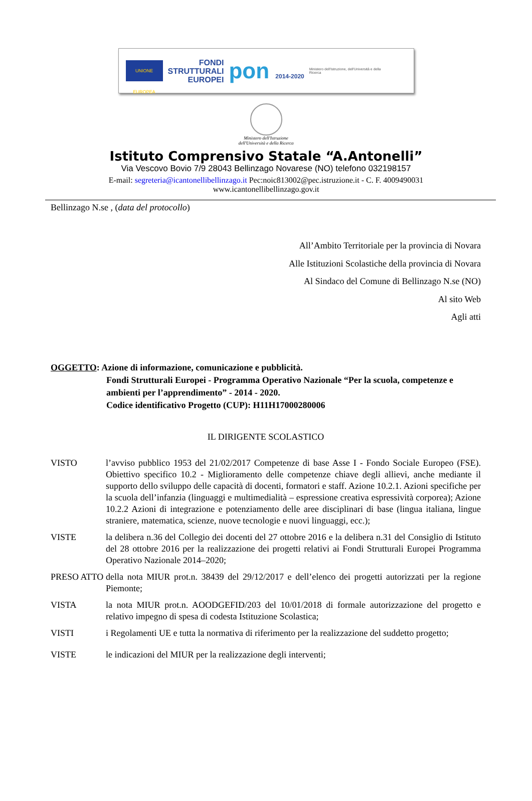UNIONE EUROPEA
FONDI
STRUTTURALI
EUROPEI
pon 2014-2020
Ministero dell'Istruzione, dell'Università e della Ricerca
Ministero dell'Istruzione
dell'Università e della Ricerca
Istituto Comprensivo Statale “A.Antonelli”
Via Vescovo Bovio 7/9 28043 Bellinzago Novarese (NO) telefono 032198157
E-mail: segreteria@icantonellibellinzago.it Pec:noic813002@pec.istruzione.it - C. F. 4009490031
www.icantonellibellinzago.gov.it
Bellinzago N.se , (data del protocollo)
All’Ambito Territoriale per la provincia di Novara
Alle Istituzioni Scolastiche della provincia di Novara
Al Sindaco del Comune di Bellinzago N.se (NO)
Al sito Web
Agli atti
OGGETTO: Azione di informazione, comunicazione e pubblicità.
Fondi Strutturali Europei - Programma Operativo Nazionale “Per la scuola, competenze e ambienti per l’apprendimento” - 2014 - 2020.
Codice identificativo Progetto (CUP): H11H17000280006
IL DIRIGENTE SCOLASTICO
VISTO l’avviso pubblico 1953 del 21/02/2017 Competenze di base Asse I - Fondo Sociale Europeo (FSE). Obiettivo specifico 10.2 - Miglioramento delle competenze chiave degli allievi, anche mediante il supporto dello sviluppo delle capacità di docenti, formatori e staff. Azione 10.2.1. Azioni specifiche per la scuola dell’infanzia (linguaggi e multimedialità – espressione creativa espressività corporea); Azione 10.2.2 Azioni di integrazione e potenziamento delle aree disciplinari di base (lingua italiana, lingue straniere, matematica, scienze, nuove tecnologie e nuovi linguaggi, ecc.);
VISTE la delibera n.36 del Collegio dei docenti del 27 ottobre 2016 e la delibera n.31 del Consiglio di Istituto del 28 ottobre 2016 per la realizzazione dei progetti relativi ai Fondi Strutturali Europei Programma Operativo Nazionale 2014–2020;
PRESO ATTO della nota MIUR prot.n. 38439 del 29/12/2017 e dell’elenco dei progetti autorizzati per la regione Piemonte;
VISTA la nota MIUR prot.n. AOODGEFID/203 del 10/01/2018 di formale autorizzazione del progetto e relativo impegno di spesa di codesta Istituzione Scolastica;
VISTI i Regolamenti UE e tutta la normativa di riferimento per la realizzazione del suddetto progetto;
VISTE le indicazioni del MIUR per la realizzazione degli interventi;